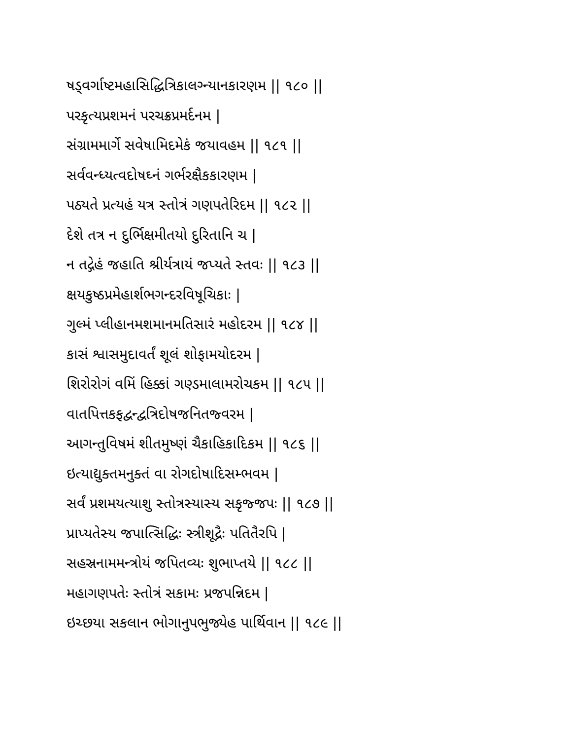ષડ્વર્ગાષ્ટમહાસિદ્ધિત્રિકાલગ્ન્યાનકારણમ || ૧૮૦ ||
પરકૃત્યપ્રશમનં પરચક્રપ્રમર્દનમ |
સંગ્રામમાર્ગે સવેષામિદમેકં જયાવહમ || ૧૮૧ ||
સર્વવન્ધ્યત્વદોષઘ્નં ગર્ભરક્ષૈકકારણમ |
પઠ્યતે પ્રત્યહં યત્ર સ્તોત્રં ગણપતેરિદમ || ૧૮૨ ||
દેશે તત્ર ન દુર્ભિક્ષમીતયો દુરિતાનિ ચ |
ન તદ્ગેહં જહાતિ શ્રીર્યત્રાયં જપ્યતે સ્તવઃ || ૧૮૩ ||
ક્ષયકુષ્ઠપ્રમેહાર્શભગન્દરવિષૂચિકાઃ |
ગુલ્મં પ્લીહાનમશમાનમતિસારં મહોદરમ || ૧૮૪ ||
કાસં શ્વાસમુદાવર્તં શૂલં શોફામયોદરમ |
શિરોરોગં વમિં હિક્કાં ગણ્ડમાલામરોચકમ || ૧૮૫ ||
વાતપિત્તકફદ્વન્દ્વત્રિદોષજનિતજ્વરમ |
આગન્તુવિષમં શીતમુષ્ણં ચૈકાહિકાદિકમ || ૧૮૬ ||
ઇત્યાદ્યુક્તમનુક્તં વા રોગદોષાદિસમ્ભવમ |
સર્વં પ્રશમયત્યાશુ સ્તોત્રસ્યાસ્ય સકૃજ્જપઃ || ૧૮૭ ||
પ્રાપ્યતેસ્ય જપાત્સિદ્ધિઃ સ્ત્રીશૂદ્રૈઃ પતિતૈરપિ |
સહસ્રનામમન્ત્રોયં જપિતવ્યઃ શુભાપ્તયે || ૧૮૮ ||
મહાગણપતેઃ સ્તોત્રં સકામઃ પ્રજપન્નિદમ |
ઇચ્છયા સકલાન ભોગાનુપભુજ્યેહ પાર્થિવાન || ૧૮૯ ||